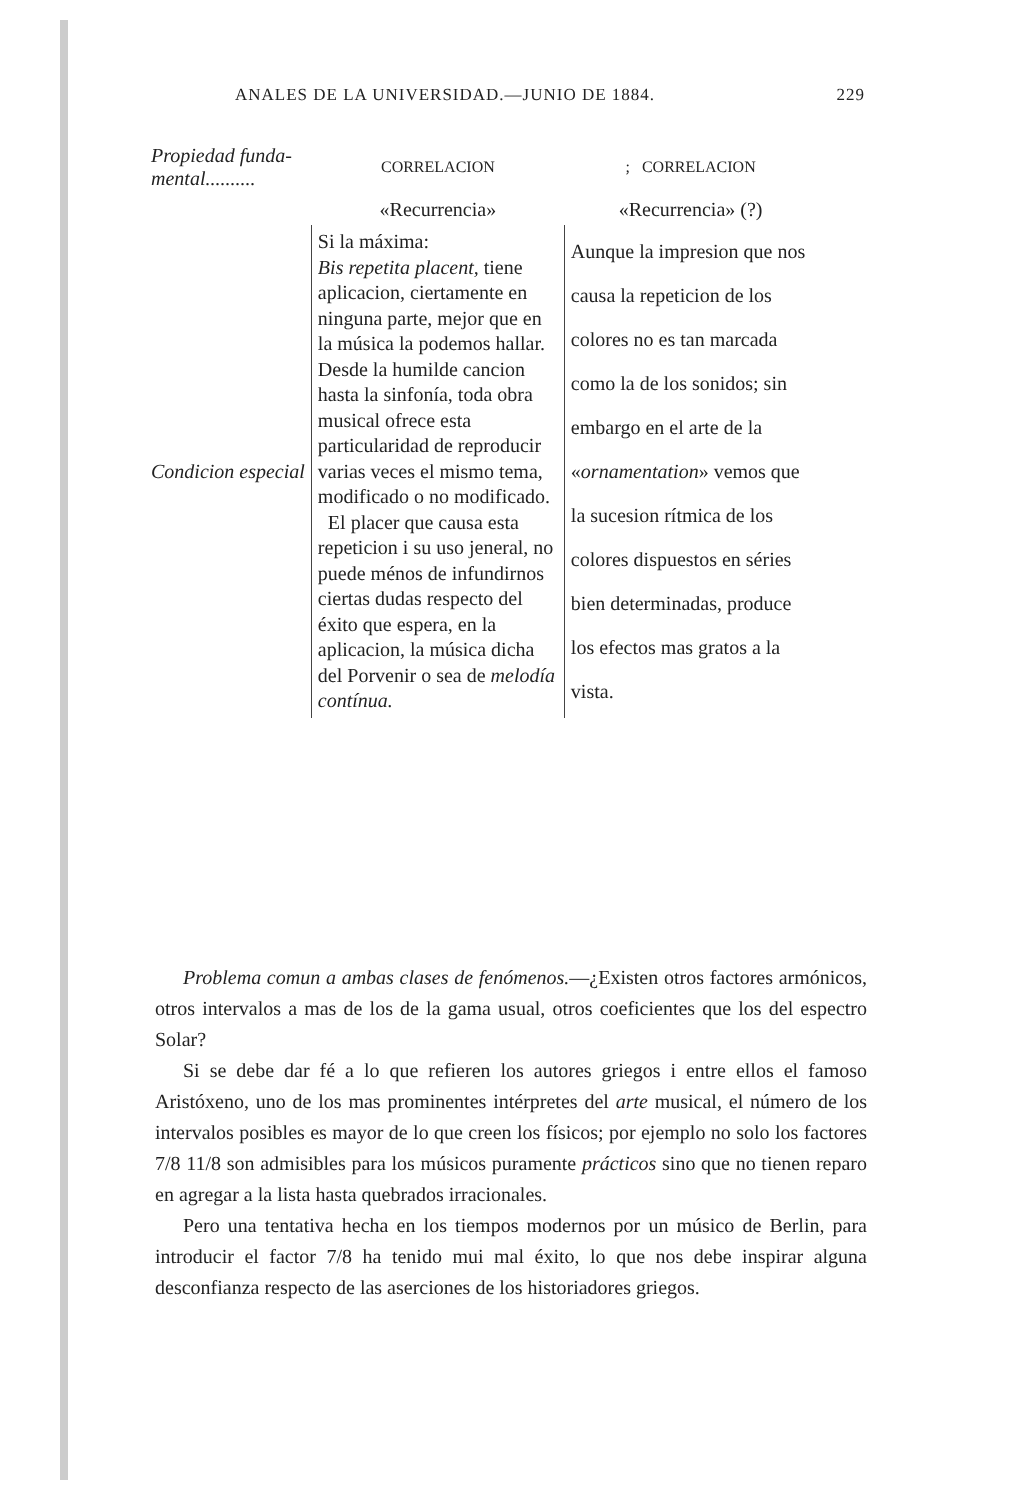ANALES DE LA UNIVERSIDAD.—JUNIO DE 1884. 229
| Propiedad funda- mental.......... | CORRELACION | ; CORRELACION |
| | «Recurrencia» | «Recurrencia» (?) |
| Condicion especial | Si la máxima: Bis repetita placent, tiene aplicacion, ciertamente en ninguna parte, mejor que en la música la podemos hallar. Desde la humilde cancion hasta la sinfonía, toda obra musical ofrece esta particularidad de reproducir varias veces el mismo tema, modificado o no modificado. El placer que causa esta repeticion i su uso jeneral, no puede ménos de infundirnos ciertas dudas respecto del éxito que espera, en la aplicacion, la música dicha del Porvenir o sea de melodía contínua. | Aunque la impresion que nos causa la repeticion de los colores no es tan marcada como la de los sonidos; sin embargo en el arte de la « ornamentation » vemos que la sucesion rítmica de los colores dispuestos en séries bien determinadas, produce los efectos mas gratos a la vista. |
Problema comun a ambas clases de fenómenos.—¿Existen otros factores armónicos, otros intervalos a mas de los de la gama usual, otros coeficientes que los del espectro Solar?
Si se debe dar fé a lo que refieren los autores griegos i entre ellos el famoso Aristóxeno, uno de los mas prominentes intérpretes del arte musical, el número de los intervalos posibles es mayor de lo que creen los físicos; por ejemplo no solo los factores 7/8 11/8 son admisibles para los músicos puramente prácticos sino que no tienen reparo en agregar a la lista hasta quebrados irracionales.
Pero una tentativa hecha en los tiempos modernos por un músico de Berlin, para introducir el factor 7/8 ha tenido mui mal éxito, lo que nos debe inspirar alguna desconfianza respecto de las aserciones de los historiadores griegos.